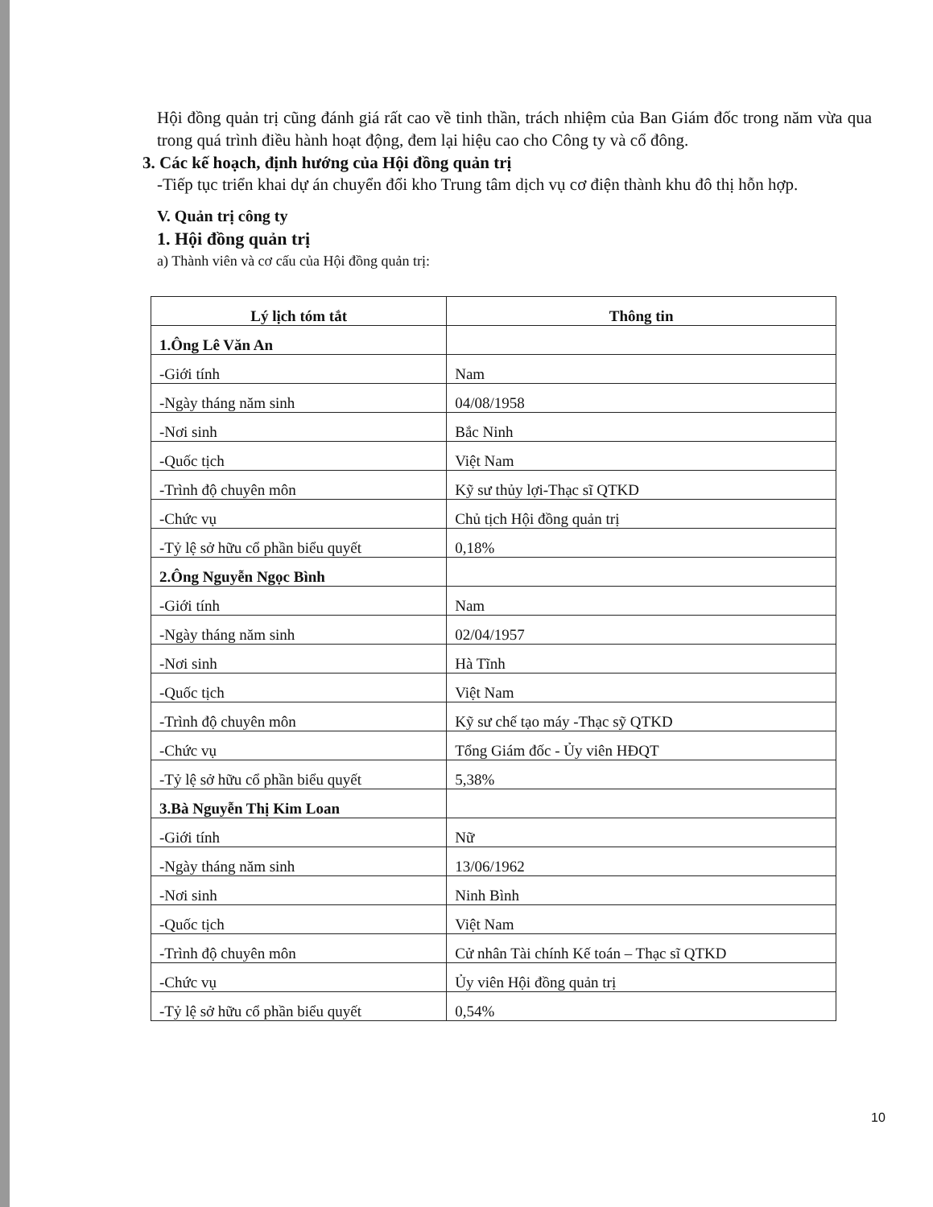Hội đồng quản trị cũng đánh giá rất cao về tinh thần, trách nhiệm của Ban Giám đốc trong năm vừa qua trong quá trình điều hành hoạt động, đem lại hiệu cao cho Công ty và cổ đông.
3. Các kế hoạch, định hướng của Hội đồng quản trị
-Tiếp tục triển khai dự án chuyển đổi kho Trung tâm dịch vụ cơ điện thành khu đô thị hỗn hợp.
V. Quản trị công ty
1. Hội đồng quản trị
a) Thành viên và cơ cấu của Hội đồng quản trị:
| Lý lịch tóm tắt | Thông tin |
| --- | --- |
| 1.Ông Lê Văn An | |
| -Giới tính | Nam |
| -Ngày tháng năm sinh | 04/08/1958 |
| -Nơi sinh | Bắc Ninh |
| -Quốc tịch | Việt Nam |
| -Trình độ chuyên môn | Kỹ sư thủy lợi-Thạc sĩ QTKD |
| -Chức vụ | Chủ tịch Hội đồng quản trị |
| -Tỷ lệ sở hữu cổ phần biểu quyết | 0,18% |
| 2.Ông Nguyễn Ngọc Bình | |
| -Giới tính | Nam |
| -Ngày tháng năm sinh | 02/04/1957 |
| -Nơi sinh | Hà Tĩnh |
| -Quốc tịch | Việt Nam |
| -Trình độ chuyên môn | Kỹ sư chế tạo máy -Thạc sỹ QTKD |
| -Chức vụ | Tổng Giám đốc - Ủy viên HĐQT |
| -Tỷ lệ sở hữu cổ phần biểu quyết | 5,38% |
| 3.Bà Nguyễn Thị Kim Loan | |
| -Giới tính | Nữ |
| -Ngày tháng năm sinh | 13/06/1962 |
| -Nơi sinh | Ninh Bình |
| -Quốc tịch | Việt Nam |
| -Trình độ chuyên môn | Cử nhân Tài chính Kế toán – Thạc sĩ QTKD |
| -Chức vụ | Ủy viên Hội đồng quản trị |
| -Tỷ lệ sở hữu cổ phần biểu quyết | 0,54% |
10